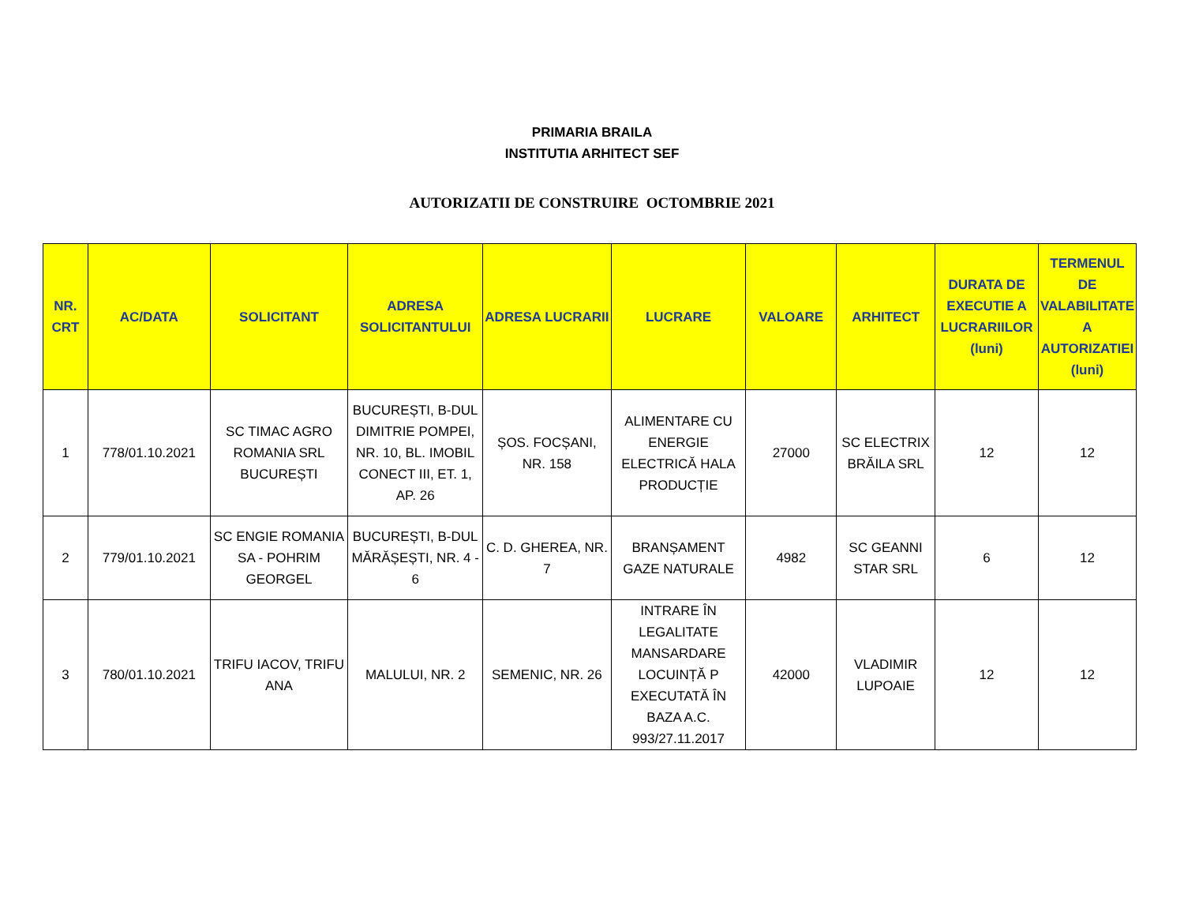PRIMARIA BRAILA
INSTITUTIA ARHITECT SEF
AUTORIZATII DE CONSTRUIRE OCTOMBRIE 2021
| NR. CRT | AC/DATA | SOLICITANT | ADRESA SOLICITANTULUI | ADRESA LUCRARII | LUCRARE | VALOARE | ARHITECT | DURATA DE EXECUTIE A LUCRARIILOR (luni) | TERMENUL DE VALABILITATE A AUTORIZATIEI (luni) |
| --- | --- | --- | --- | --- | --- | --- | --- | --- | --- |
| 1 | 778/01.10.2021 | SC TIMAC AGRO ROMANIA SRL BUCUREȘTI | BUCUREȘTI, B-DUL DIMITRIE POMPEI, NR. 10, BL. IMOBIL CONECT III, ET. 1, AP. 26 | ȘOS. FOCȘANI, NR. 158 | ALIMENTARE CU ENERGIE ELECTRICĂ HALA PRODUCȚIE | 27000 | SC ELECTRIX BRĂILA SRL | 12 | 12 |
| 2 | 779/01.10.2021 | SC ENGIE ROMANIA SA - POHRIM GEORGEL | BUCUREȘTI, B-DUL MĂRĂȘEȘTI, NR. 4 - 6 | C. D. GHEREA, NR. 7 | BRANȘAMENT GAZE NATURALE | 4982 | SC GEANNI STAR SRL | 6 | 12 |
| 3 | 780/01.10.2021 | TRIFU IACOV, TRIFU ANA | MALULUI, NR. 2 | SEMENIC, NR. 26 | INTRARE ÎN LEGALITATE MANSARDARE LOCUINȚĂ P EXECUTATĂ ÎN BAZA A.C. 993/27.11.2017 | 42000 | VLADIMIR LUPOAIE | 12 | 12 |